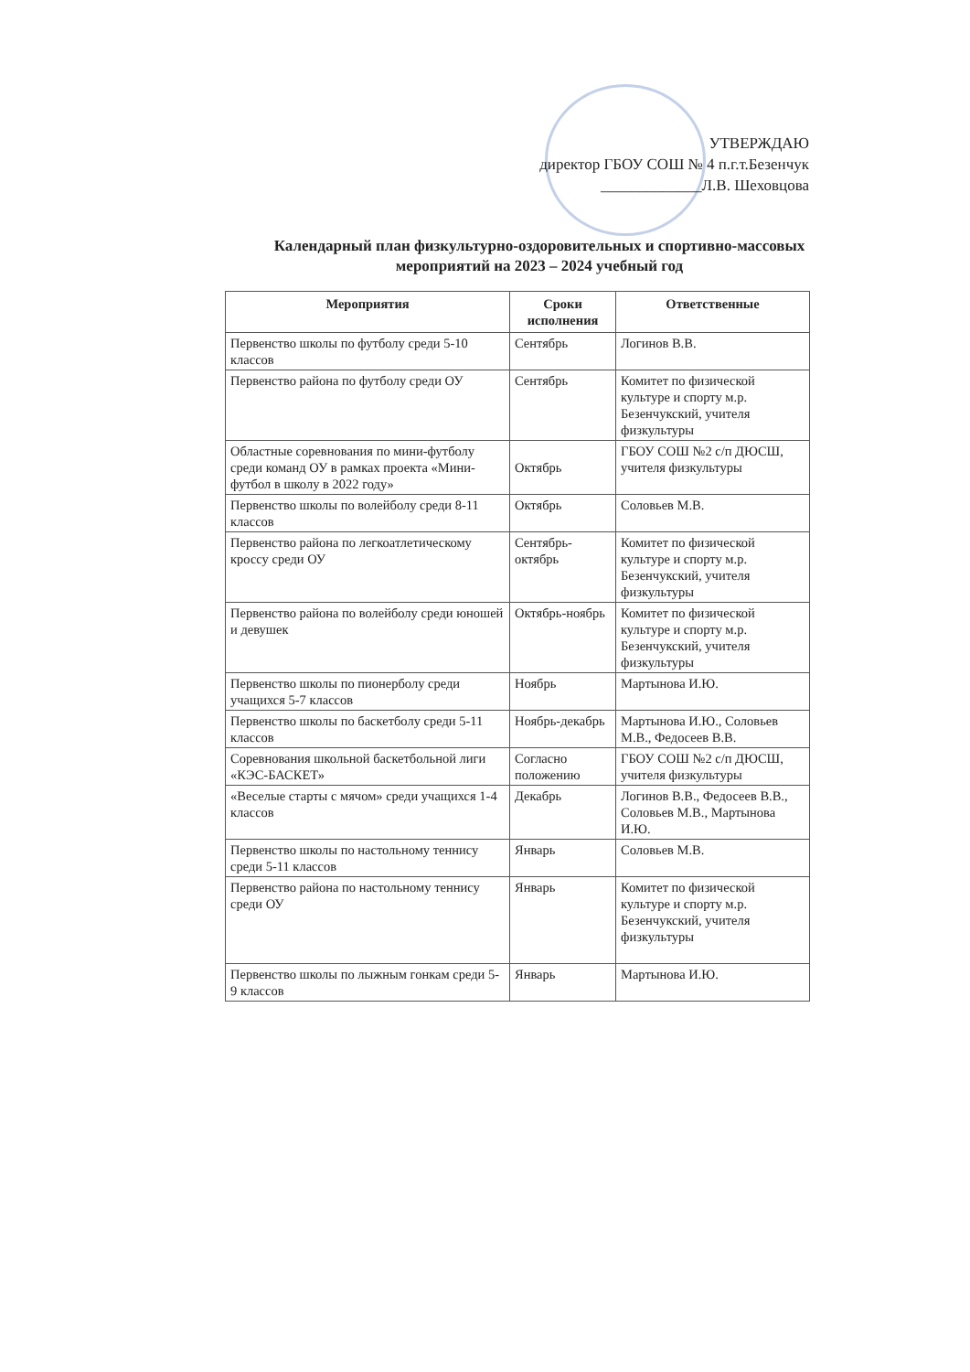УТВЕРЖДАЮ
директор ГБОУ СОШ № 4 п.г.т.Безенчук
_____________Л.В. Шеховцова
Календарный план физкультурно-оздоровительных и спортивно-массовых мероприятий на 2023 – 2024 учебный год
| Мероприятия | Сроки исполнения | Ответственные |
| --- | --- | --- |
| Первенство школы по футболу среди 5-10 классов | Сентябрь | Логинов В.В. |
| Первенство района по футболу среди ОУ | Сентябрь | Комитет по физической культуре и спорту м.р. Безенчукский, учителя физкультуры |
| Областные соревнования по мини-футболу среди команд ОУ в рамках проекта «Мини-футбол в школу в 2022 году» | Октябрь | ГБОУ СОШ №2 с/п ДЮСШ, учителя физкультуры |
| Первенство школы по волейболу среди 8-11 классов | Октябрь | Соловьев М.В. |
| Первенство района по легкоатлетическому кроссу среди ОУ | Сентябрь-октябрь | Комитет по физической культуре и спорту м.р. Безенчукский, учителя физкультуры |
| Первенство района по волейболу среди юношей и девушек | Октябрь-ноябрь | Комитет по физической культуре и спорту м.р. Безенчукский, учителя физкультуры |
| Первенство школы по пионерболу среди учащихся 5-7 классов | Ноябрь | Мартынова И.Ю. |
| Первенство школы по баскетболу среди 5-11 классов | Ноябрь-декабрь | Мартынова И.Ю., Соловьев М.В., Федосеев В.В. |
| Соревнования школьной баскетбольной лиги «КЭС-БАСКЕТ» | Согласно положению | ГБОУ СОШ №2 с/п ДЮСШ, учителя физкультуры |
| «Веселые старты с мячом» среди учащихся 1-4 классов | Декабрь | Логинов В.В., Федосеев В.В., Соловьев М.В., Мартынова И.Ю. |
| Первенство школы по настольному теннису среди 5-11 классов | Январь | Соловьев М.В. |
| Первенство района по настольному теннису среди ОУ | Январь | Комитет по физической культуре и спорту м.р. Безенчукский, учителя физкультуры |
| Первенство школы по лыжным гонкам среди 5-9 классов | Январь | Мартынова И.Ю. |